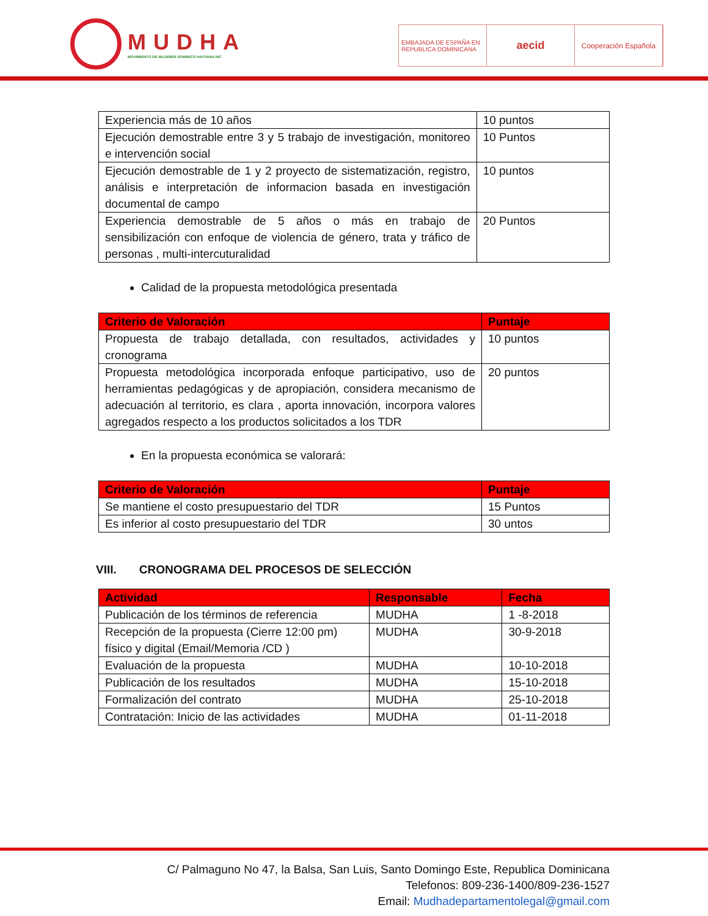MUDHA
MOVIMIENTO DE MUJERES DOMINICO HAITIANA INC
EMBAJADA DE ESPAÑA EN REPUBLICA DOMINICANA
aecid
Cooperación Española
| Experiencia más de 10 años | 10 puntos |
| Ejecución demostrable entre 3 y 5 trabajo de investigación, monitoreo e intervención social | 10 Puntos |
| Ejecución demostrable de 1 y 2 proyecto de sistematización, registro, análisis e interpretación de informacion basada en investigación documental de campo | 10 puntos |
| Experiencia demostrable de 5 años o más en trabajo de sensibilización con enfoque de violencia de género, trata y tráfico de personas , multi-intercuturalidad | 20 Puntos |
Calidad de la propuesta metodológica presentada
| Criterio de Valoración | Puntaje |
| --- | --- |
| Propuesta de trabajo detallada, con resultados, actividades y cronograma | 10 puntos |
| Propuesta metodológica incorporada enfoque participativo, uso de herramientas pedagógicas y de apropiación, considera mecanismo de adecuación al territorio, es clara , aporta innovación, incorpora valores agregados respecto a los productos solicitados a los TDR | 20 puntos |
En la propuesta económica se valorará:
| Criterio de Valoración | Puntaje |
| --- | --- |
| Se mantiene el costo presupuestario del TDR | 15 Puntos |
| Es inferior al costo presupuestario del TDR | 30 untos |
VIII. CRONOGRAMA DEL PROCESOS DE SELECCIÓN
| Actividad | Responsable | Fecha |
| --- | --- | --- |
| Publicación de los términos de referencia | MUDHA | 1 -8-2018 |
| Recepción de la propuesta (Cierre 12:00 pm) físico y digital (Email/Memoria /CD ) | MUDHA | 30-9-2018 |
| Evaluación de la propuesta | MUDHA | 10-10-2018 |
| Publicación de los resultados | MUDHA | 15-10-2018 |
| Formalización del contrato | MUDHA | 25-10-2018 |
| Contratación: Inicio de las actividades | MUDHA | 01-11-2018 |
C/ Palmaguno No 47, la Balsa, San Luis, Santo Domingo Este, Republica Dominicana
Telefonos: 809-236-1400/809-236-1527
Email: Mudhadepartamentolegal@gmail.com